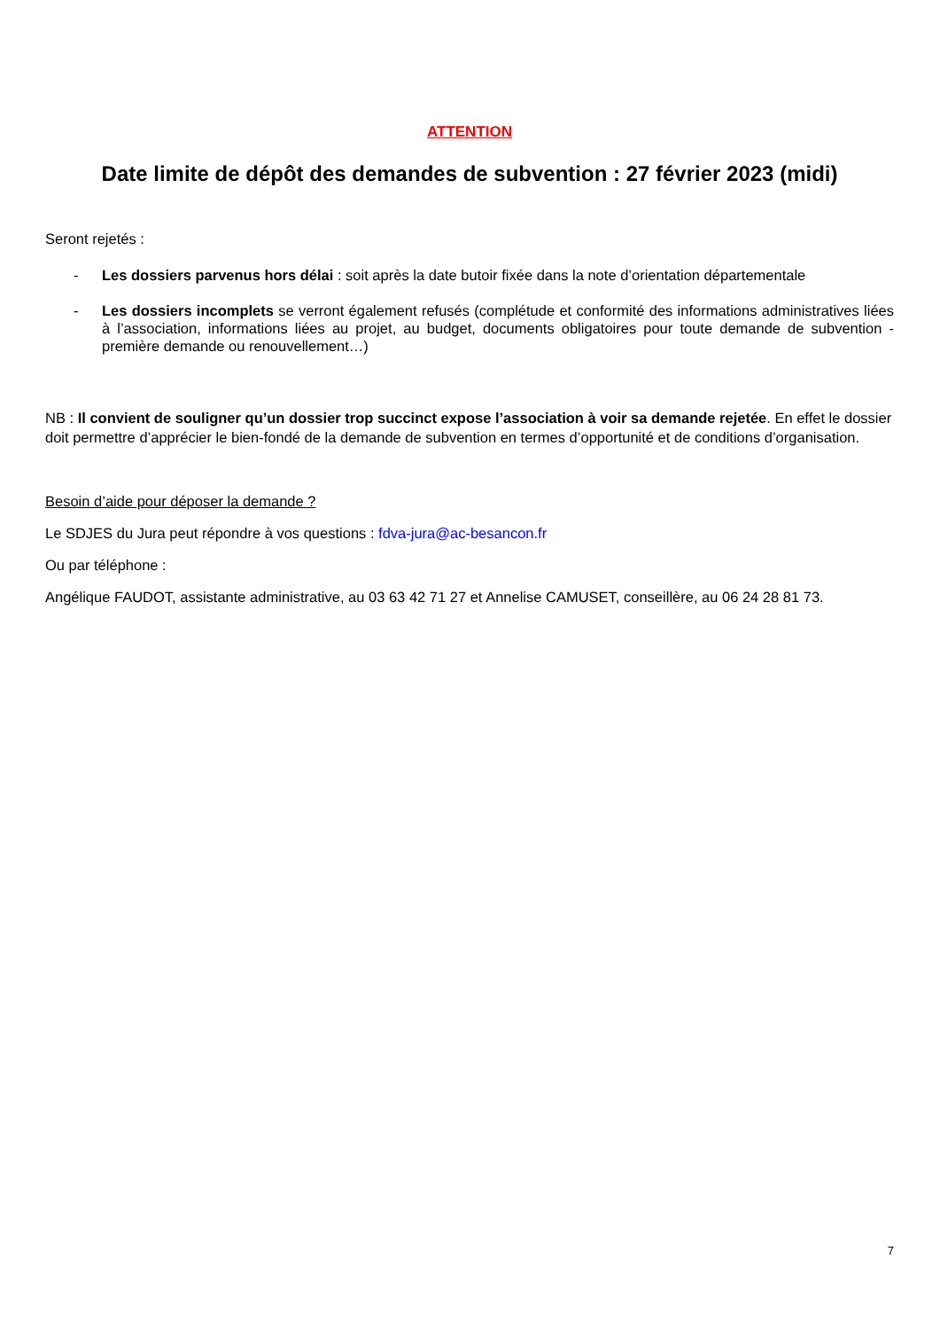ATTENTION
Date limite de dépôt des demandes de subvention : 27 février 2023 (midi)
Seront rejetés :
- Les dossiers parvenus hors délai : soit après la date butoir fixée dans la note d’orientation départementale
- Les dossiers incomplets se verront également refusés (complétude et conformité des informations administratives liées à l’association, informations liées au projet, au budget, documents obligatoires pour toute demande de subvention - première demande ou renouvellement…)
NB : Il convient de souligner qu’un dossier trop succinct expose l’association à voir sa demande rejetée. En effet le dossier doit permettre d’apprécier le bien-fondé de la demande de subvention en termes d’opportunité et de conditions d’organisation.
Besoin d’aide pour déposer la demande ?
Le SDJES du Jura peut répondre à vos questions : fdva-jura@ac-besancon.fr
Ou par téléphone :
Angélique FAUDOT, assistante administrative, au 03 63 42 71 27 et Annelise CAMUSET, conseillère, au 06 24 28 81 73.
7